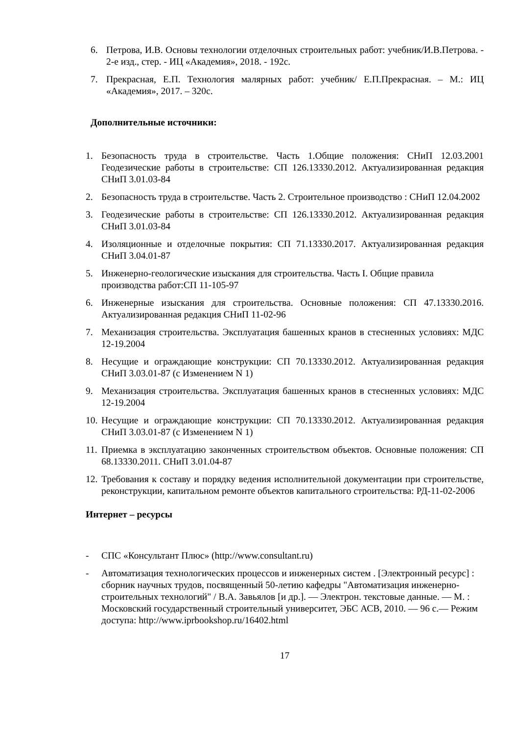6. Петрова, И.В. Основы технологии отделочных строительных работ: учебник/И.В.Петрова. - 2-е изд., стер. - ИЦ «Академия», 2018. - 192с.
7. Прекрасная, Е.П. Технология малярных работ: учебник/ Е.П.Прекрасная. – М.: ИЦ «Академия», 2017. – 320с.
Дополнительные источники:
1. Безопасность труда в строительстве. Часть 1.Общие положения: СНиП 12.03.2001 Геодезические работы в строительстве: СП 126.13330.2012. Актуализированная редакция СНиП 3.01.03-84
2. Безопасность труда в строительстве. Часть 2. Строительное производство : СНиП 12.04.2002
3. Геодезические работы в строительстве: СП 126.13330.2012. Актуализированная редакция СНиП 3.01.03-84
4. Изоляционные и отделочные покрытия: СП 71.13330.2017. Актуализированная редакция СНиП 3.04.01-87
5. Инженерно-геологические изыскания для строительства. Часть I. Общие правила производства работ:СП 11-105-97
6. Инженерные изыскания для строительства. Основные положения: СП 47.13330.2016. Актуализированная редакция СНиП 11-02-96
7. Механизация строительства. Эксплуатация башенных кранов в стесненных условиях: МДС 12-19.2004
8. Несущие и ограждающие конструкции: СП 70.13330.2012. Актуализированная редакция СНиП 3.03.01-87 (с Изменением N 1)
9. Механизация строительства. Эксплуатация башенных кранов в стесненных условиях: МДС 12-19.2004
10.
Несущие и ограждающие конструкции: СП 70.13330.2012. Актуализированная редакция СНиП 3.03.01-87 (с Изменением N 1)
11.
Приемка в эксплуатацию законченных строительством объектов. Основные положения: СП 68.13330.2011. СНиП 3.01.04-87
12.
Требования к составу и порядку ведения исполнительной документации при строительстве, реконструкции, капитальном ремонте объектов капитального строительства: РД-11-02-2006
Интернет – ресурсы
- СПС «Консультант Плюс» (http://www.consultant.ru)
- Автоматизация технологических процессов и инженерных систем . [Электронный ресурс] : сборник научных трудов, посвященный 50-летию кафедры "Автоматизация инженерно-строительных технологий" / В.А. Завьялов [и др.]. — Электрон. текстовые данные. — М. : Московский государственный строительный университет, ЭБС АСВ, 2010. — 96 с.— Режим доступа: http://www.iprbookshop.ru/16402.html
17